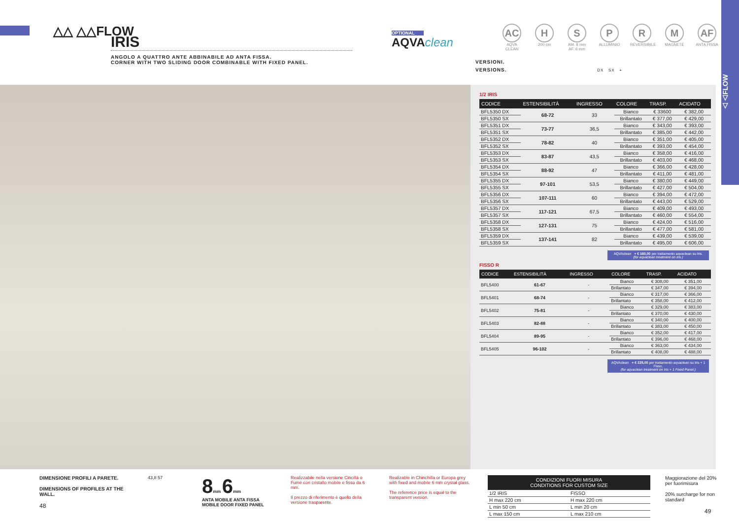△△FLOW
△△ △△FLOW
IRIS
ANGOLO A QUATTRO ANTE ABBINABILE AD ANTA FISSA.
CORNER WITH TWO SLIDING DOOR COMBINABLE WITH FIXED PANEL.
OPTIONAL
AQVAclean
AC
AQVA CLEAN
H
200 cm
S
AM. 8 mm AF. 6 mm
P
ALLUMINIO
R
REVERSIBILE
M
MAGNETE
AF
ANTA FISSA
VERSIONI.
VERSIONS. DX SX +
1/2 IRIS
| CODICE | ESTENSIBILITÀ | INGRESSO | COLORE | TRASP. | ACIDATO |
| --- | --- | --- | --- | --- | --- |
| BFL5350 DX | 68-72 | 33 | Bianco | € 33600 | € 382,00 |
| BFL5350 SX | | | Brillantato | € 377,00 | € 429,00 |
| BFL5351 DX | 73-77 | 36,5 | Bianco | € 343,00 | € 393,00 |
| BFL5351 SX | | | Brillantato | € 385,00 | € 442,00 |
| BFL5352 DX | 78-82 | 40 | Bianco | € 351,00 | € 405,00 |
| BFL5352 SX | | | Brillantato | € 393,00 | € 454,00 |
| BFL5353 DX | 83-87 | 43,5 | Bianco | € 358,00 | € 416,00 |
| BFL5353 SX | | | Brillantato | € 403,00 | € 468,00 |
| BFL5354 DX | 88-92 | 47 | Bianco | € 366,00 | € 428,00 |
| BFL5354 SX | | | Brillantato | € 411,00 | € 481,00 |
| BFL5355 DX | 97-101 | 53,5 | Bianco | € 380,00 | € 449,00 |
| BFL5355 SX | | | Brillantato | € 427,00 | € 504,00 |
| BFL5356 DX | 107-111 | 60 | Bianco | € 394,00 | € 472,00 |
| BFL5356 SX | | | Brillantato | € 443,00 | € 529,00 |
| BFL5357 DX | 117-121 | 67,5 | Bianco | € 409,00 | € 493,00 |
| BFL5357 SX | | | Brillantato | € 460,00 | € 554,00 |
| BFL5358 DX | 127-131 | 75 | Bianco | € 424,00 | € 516,00 |
| BFL5358 SX | | | Brillantato | € 477,00 | € 581,00 |
| BFL5359 DX | 137-141 | 82 | Bianco | € 439,00 | € 539,00 |
| BFL5359 SX | | | Brillantato | € 495,00 | € 606,00 |
AQVAclean + € 160,00 per trattamento aqvaclean su Iris.
(for aqvaclean treatment on Iris.)
FISSO R
| CODICE | ESTENSIBILITÀ | INGRESSO | COLORE | TRASP. | ACIDATO |
| --- | --- | --- | --- | --- | --- |
| BFL5400 | 61-67 | - | Bianco | € 308,00 | € 351,00 |
| | | | Brillantato | € 347,00 | € 394,00 |
| BFL5401 | 68-74 | - | Bianco | € 317,00 | € 366,00 |
| | | | Brillantato | € 358,00 | € 412,00 |
| BFL5402 | 75-81 | - | Bianco | € 329,00 | € 383,00 |
| | | | Brillantato | € 370,00 | € 430,00 |
| BFL5403 | 82-88 | - | Bianco | € 340,00 | € 400,00 |
| | | | Brillantato | € 383,00 | € 450,00 |
| BFL5404 | 89-95 | - | Bianco | € 352,00 | € 417,00 |
| | | | Brillantato | € 396,00 | € 468,00 |
| BFL5405 | 96-102 | - | Bianco | € 363,00 | € 434,00 |
| | | | Brillantato | € 408,00 | € 488,00 |
AQVAclean + € 225,00 per trattamento aqvaclean su Iris + 1 Fisso.
(for aqvaclean treatment on Iris + 1 Fixed Panel.)
DIMENSIONE PROFILI A PARETE.
DIMENSIONS OF PROFILES AT THE WALL.
48
43,8 57
8mm 6mm
ANTA MOBILE ANTA FISSA
MOBILE DOOR FIXED PANEL
Realizzabile nella versione Cincillà o Fumè con cristallo mobile e fisso da 6 mm.
Il prezzo di riferimento è quello della versione trasparente.
Realizable in Chinchilla or Europa grey with fixed and mobile 6 mm crystal glass.
The reference price is equal to the transparent version.
| CONDIZIONI FUORI MISURA CONDITIONS FOR CUSTOM SIZE | |
| --- | --- |
| 1/2 IRIS | FISSO |
| H max 220 cm | H max 220 cm |
| L min 50 cm | L min 20 cm |
| L max 150 cm | L max 210 cm |
Maggiorazione del 20% per fuorimisura
20% surcharge for non standard
49